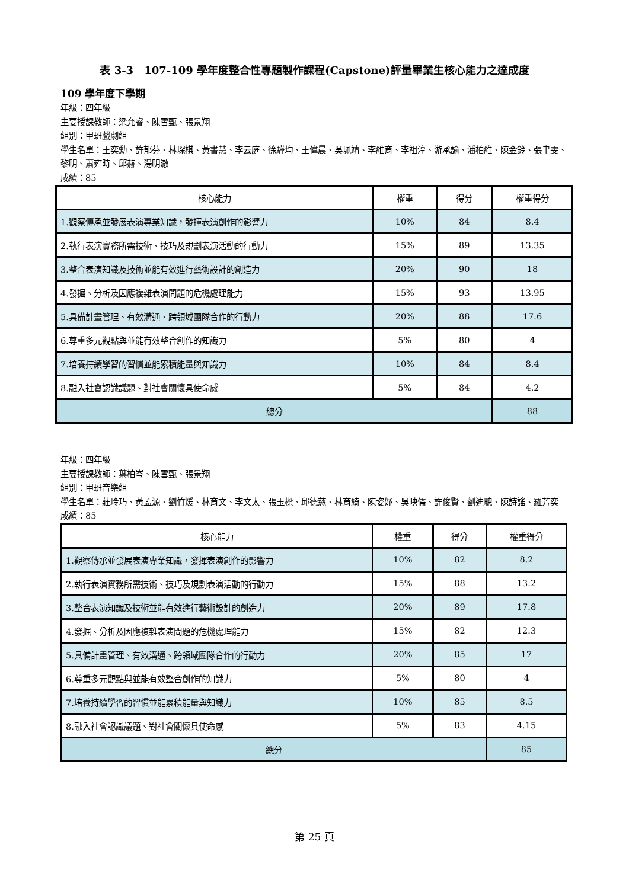表 3-3　107-109 學年度整合性專題製作課程(Capstone)評量畢業生核心能力之達成度
109 學年度下學期
年級：四年級
主要授課教師：梁允睿、陳雪甄、張景翔
組別：甲班戲劇組
學生名單：王奕勳、許郁芬、林琛棋、黃書慧、李云庭、徐驊均、王偉晨、吳珮靖、李維育、李祖淳、游承諭、潘柏維、陳金鈴、張聿雯、黎明、蕭雍時、邱赫、湯明澈
成績：85
| 核心能力 | 權重 | 得分 | 權重得分 |
| 1.觀察傳承並發展表演專業知識，發揮表演創作的影響力 | 10% | 84 | 8.4 |
| 2.執行表演實務所需技術、技巧及規劃表演活動的行動力 | 15% | 89 | 13.35 |
| 3.整合表演知識及技術並能有效進行藝術設計的創造力 | 20% | 90 | 18 |
| 4.發掘、分析及因應複雜表演問題的危機處理能力 | 15% | 93 | 13.95 |
| 5.具備計畫管理、有效溝通、跨領域團隊合作的行動力 | 20% | 88 | 17.6 |
| 6.尊重多元觀點與並能有效整合創作的知識力 | 5% | 80 | 4 |
| 7.培養持續學習的習慣並能累積能量與知識力 | 10% | 84 | 8.4 |
| 8.融入社會認識議題、對社會關懷具使命感 | 5% | 84 | 4.2 |
| 總分 | | | 88 |
年級：四年級
主要授課教師：葉柏岑、陳雪甄、張景翔
組別：甲班音樂組
學生名單：莊玲巧、黃孟源、劉竹煖、林育文、李文太、張玉樑、邱德慈、林育綺、陳姿妤、吳映儒、許俊賢、劉迪聰、陳詩謠、羅芳奕
成績：85
| 核心能力 | 權重 | 得分 | 權重得分 |
| 1.觀察傳承並發展表演專業知識，發揮表演創作的影響力 | 10% | 82 | 8.2 |
| 2.執行表演實務所需技術、技巧及規劃表演活動的行動力 | 15% | 88 | 13.2 |
| 3.整合表演知識及技術並能有效進行藝術設計的創造力 | 20% | 89 | 17.8 |
| 4.發掘、分析及因應複雜表演問題的危機處理能力 | 15% | 82 | 12.3 |
| 5.具備計畫管理、有效溝通、跨領域團隊合作的行動力 | 20% | 85 | 17 |
| 6.尊重多元觀點與並能有效整合創作的知識力 | 5% | 80 | 4 |
| 7.培養持續學習的習慣並能累積能量與知識力 | 10% | 85 | 8.5 |
| 8.融入社會認識議題、對社會關懷具使命感 | 5% | 83 | 4.15 |
| 總分 | | | 85 |
第 25 頁